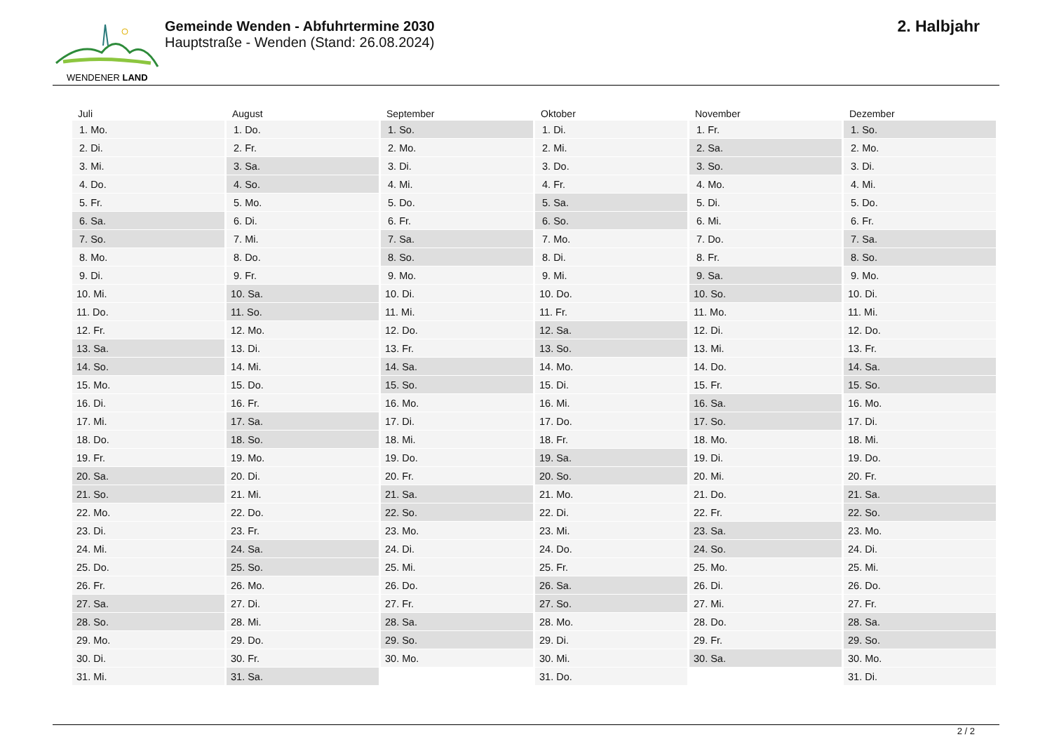WENDENER LAND
Gemeinde Wenden - Abfuhrtermine 2030
Hauptstraße - Wenden (Stand: 26.08.2024)
2. Halbjahr
| Juli | August | September | Oktober | November | Dezember |
| --- | --- | --- | --- | --- | --- |
| 1. Mo. | 1. Do. | 1. So. | 1. Di. | 1. Fr. | 1. So. |
| 2. Di. | 2. Fr. | 2. Mo. | 2. Mi. | 2. Sa. | 2. Mo. |
| 3. Mi. | 3. Sa. | 3. Di. | 3. Do. | 3. So. | 3. Di. |
| 4. Do. | 4. So. | 4. Mi. | 4. Fr. | 4. Mo. | 4. Mi. |
| 5. Fr. | 5. Mo. | 5. Do. | 5. Sa. | 5. Di. | 5. Do. |
| 6. Sa. | 6. Di. | 6. Fr. | 6. So. | 6. Mi. | 6. Fr. |
| 7. So. | 7. Mi. | 7. Sa. | 7. Mo. | 7. Do. | 7. Sa. |
| 8. Mo. | 8. Do. | 8. So. | 8. Di. | 8. Fr. | 8. So. |
| 9. Di. | 9. Fr. | 9. Mo. | 9. Mi. | 9. Sa. | 9. Mo. |
| 10. Mi. | 10. Sa. | 10. Di. | 10. Do. | 10. So. | 10. Di. |
| 11. Do. | 11. So. | 11. Mi. | 11. Fr. | 11. Mo. | 11. Mi. |
| 12. Fr. | 12. Mo. | 12. Do. | 12. Sa. | 12. Di. | 12. Do. |
| 13. Sa. | 13. Di. | 13. Fr. | 13. So. | 13. Mi. | 13. Fr. |
| 14. So. | 14. Mi. | 14. Sa. | 14. Mo. | 14. Do. | 14. Sa. |
| 15. Mo. | 15. Do. | 15. So. | 15. Di. | 15. Fr. | 15. So. |
| 16. Di. | 16. Fr. | 16. Mo. | 16. Mi. | 16. Sa. | 16. Mo. |
| 17. Mi. | 17. Sa. | 17. Di. | 17. Do. | 17. So. | 17. Di. |
| 18. Do. | 18. So. | 18. Mi. | 18. Fr. | 18. Mo. | 18. Mi. |
| 19. Fr. | 19. Mo. | 19. Do. | 19. Sa. | 19. Di. | 19. Do. |
| 20. Sa. | 20. Di. | 20. Fr. | 20. So. | 20. Mi. | 20. Fr. |
| 21. So. | 21. Mi. | 21. Sa. | 21. Mo. | 21. Do. | 21. Sa. |
| 22. Mo. | 22. Do. | 22. So. | 22. Di. | 22. Fr. | 22. So. |
| 23. Di. | 23. Fr. | 23. Mo. | 23. Mi. | 23. Sa. | 23. Mo. |
| 24. Mi. | 24. Sa. | 24. Di. | 24. Do. | 24. So. | 24. Di. |
| 25. Do. | 25. So. | 25. Mi. | 25. Fr. | 25. Mo. | 25. Mi. |
| 26. Fr. | 26. Mo. | 26. Do. | 26. Sa. | 26. Di. | 26. Do. |
| 27. Sa. | 27. Di. | 27. Fr. | 27. So. | 27. Mi. | 27. Fr. |
| 28. So. | 28. Mi. | 28. Sa. | 28. Mo. | 28. Do. | 28. Sa. |
| 29. Mo. | 29. Do. | 29. So. | 29. Di. | 29. Fr. | 29. So. |
| 30. Di. | 30. Fr. | 30. Mo. | 30. Mi. | 30. Sa. | 30. Mo. |
| 31. Mi. | 31. Sa. | | 31. Do. | | 31. Di. |
2 / 2